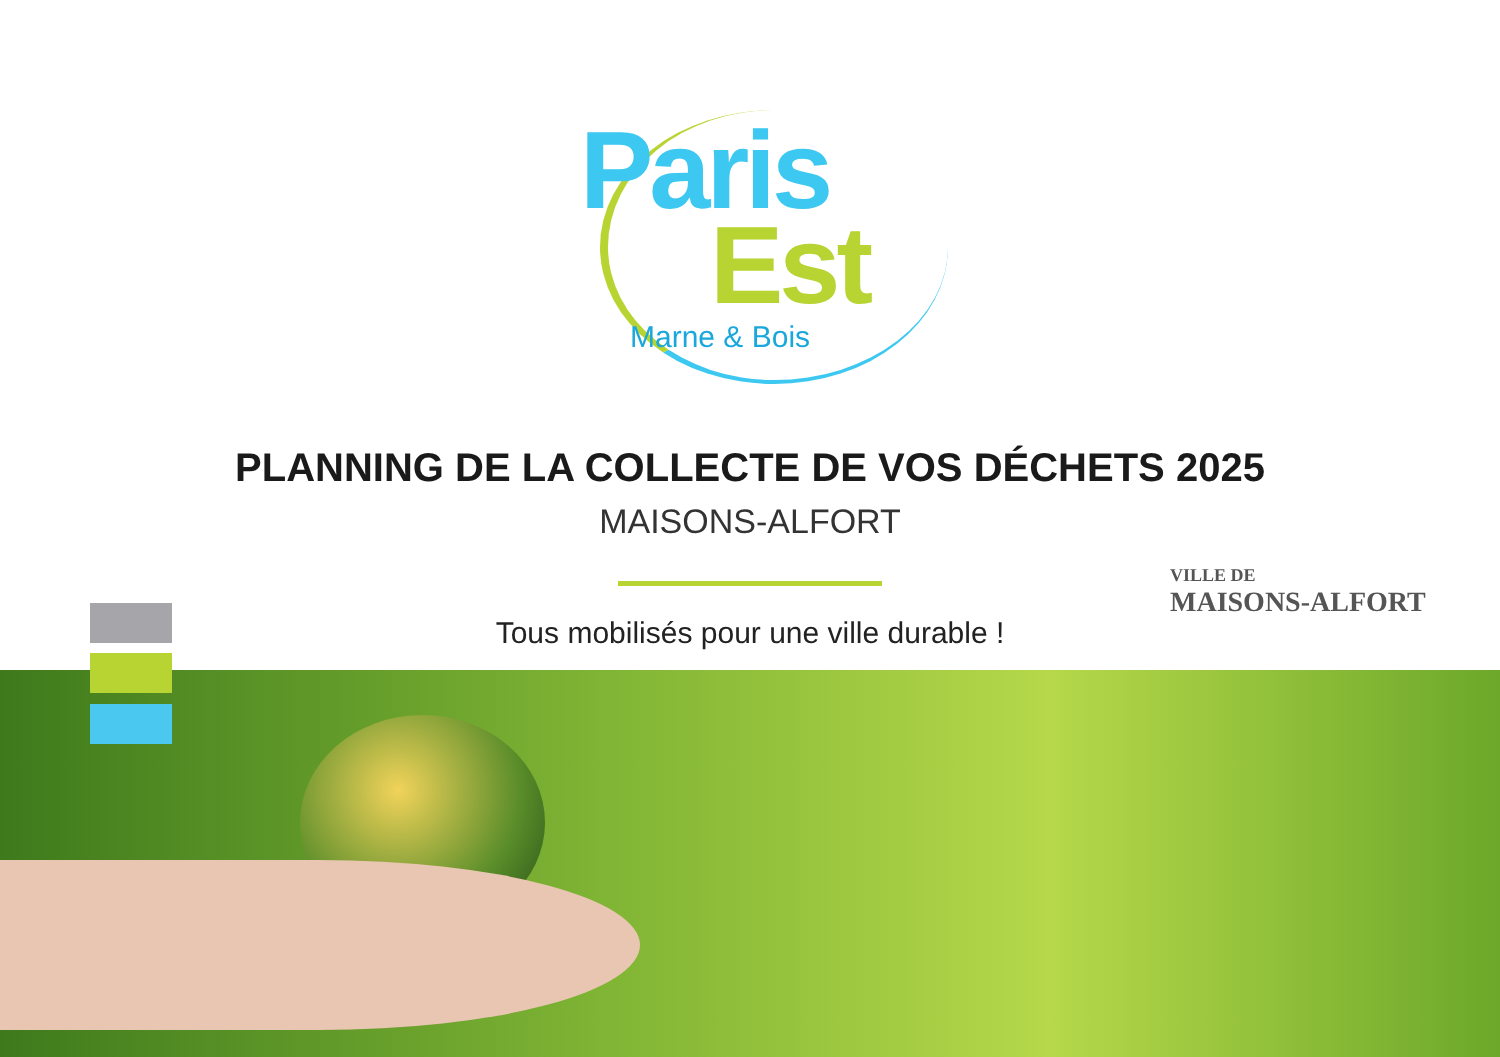Paris
Est
Marne & Bois
PLANNING DE LA COLLECTE DE VOS DÉCHETS 2025
MAISONS-ALFORT
Tous mobilisés pour une ville durable !
VILLE DE
MAISONS-ALFORT